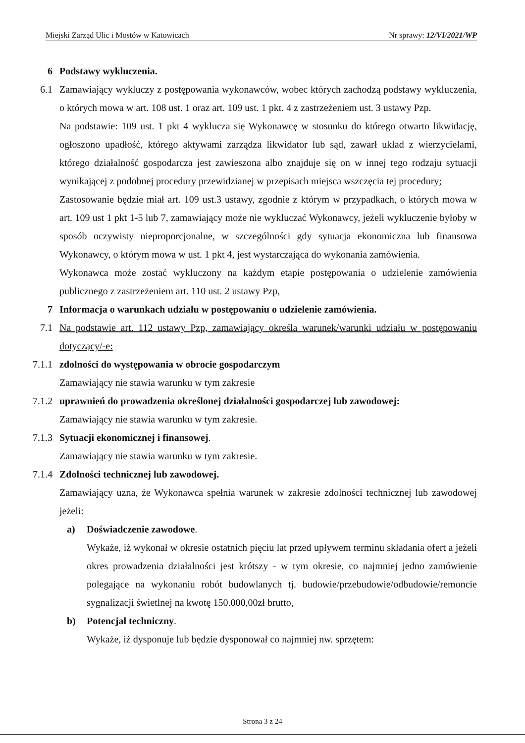Miejski Zarząd Ulic i Mostów w Katowicach Nr sprawy: 12/VI/2021/WP
6 Podstawy wykluczenia.
6.1 Zamawiający wykluczy z postępowania wykonawców, wobec których zachodzą podstawy wykluczenia, o których mowa w art. 108 ust. 1 oraz art. 109 ust. 1 pkt. 4 z zastrzeżeniem ust. 3 ustawy Pzp.
Na podstawie: 109 ust. 1 pkt 4 wyklucza się Wykonawcę w stosunku do którego otwarto likwidację, ogłoszono upadłość, którego aktywami zarządza likwidator lub sąd, zawarł układ z wierzycielami, którego działalność gospodarcza jest zawieszona albo znajduje się on w innej tego rodzaju sytuacji wynikającej z podobnej procedury przewidzianej w przepisach miejsca wszczęcia tej procedury;
Zastosowanie będzie miał art. 109 ust.3 ustawy, zgodnie z którym w przypadkach, o których mowa w art. 109 ust 1 pkt 1-5 lub 7, zamawiający może nie wykluczać Wykonawcy, jeżeli wykluczenie byłoby w sposób oczywisty nieproporcjonalne, w szczególności gdy sytuacja ekonomiczna lub finansowa Wykonawcy, o którym mowa w ust. 1 pkt 4, jest wystarczająca do wykonania zamówienia.
Wykonawca może zostać wykluczony na każdym etapie postępowania o udzielenie zamówienia publicznego z zastrzeżeniem art. 110 ust. 2 ustawy Pzp,
7 Informacja o warunkach udziału w postępowaniu o udzielenie zamówienia.
7.1 Na podstawie art. 112 ustawy Pzp, zamawiający określa warunek/warunki udziału w postępowaniu dotyczący/-e:
7.1.1
zdolności do występowania w obrocie gospodarczym
Zamawiający nie stawia warunku w tym zakresie
7.1.2
uprawnień do prowadzenia określonej działalności gospodarczej lub zawodowej:
Zamawiający nie stawia warunku w tym zakresie.
7.1.3
Sytuacji ekonomicznej i finansowej.
Zamawiający nie stawia warunku w tym zakresie.
7.1.4
Zdolności technicznej lub zawodowej.
Zamawiający uzna, że Wykonawca spełnia warunek w zakresie zdolności technicznej lub zawodowej jeżeli:
a) Doświadczenie zawodowe.
Wykaże, iż wykonał w okresie ostatnich pięciu lat przed upływem terminu składania ofert a jeżeli okres prowadzenia działalności jest krótszy - w tym okresie, co najmniej jedno zamówienie polegające na wykonaniu robót budowlanych tj. budowie/przebudowie/odbudowie/remoncie sygnalizacji świetlnej na kwotę 150.000,00zł brutto,
b) Potencjał techniczny.
Wykaże, iż dysponuje lub będzie dysponował co najmniej nw. sprzętem:
Strona 3 z 24